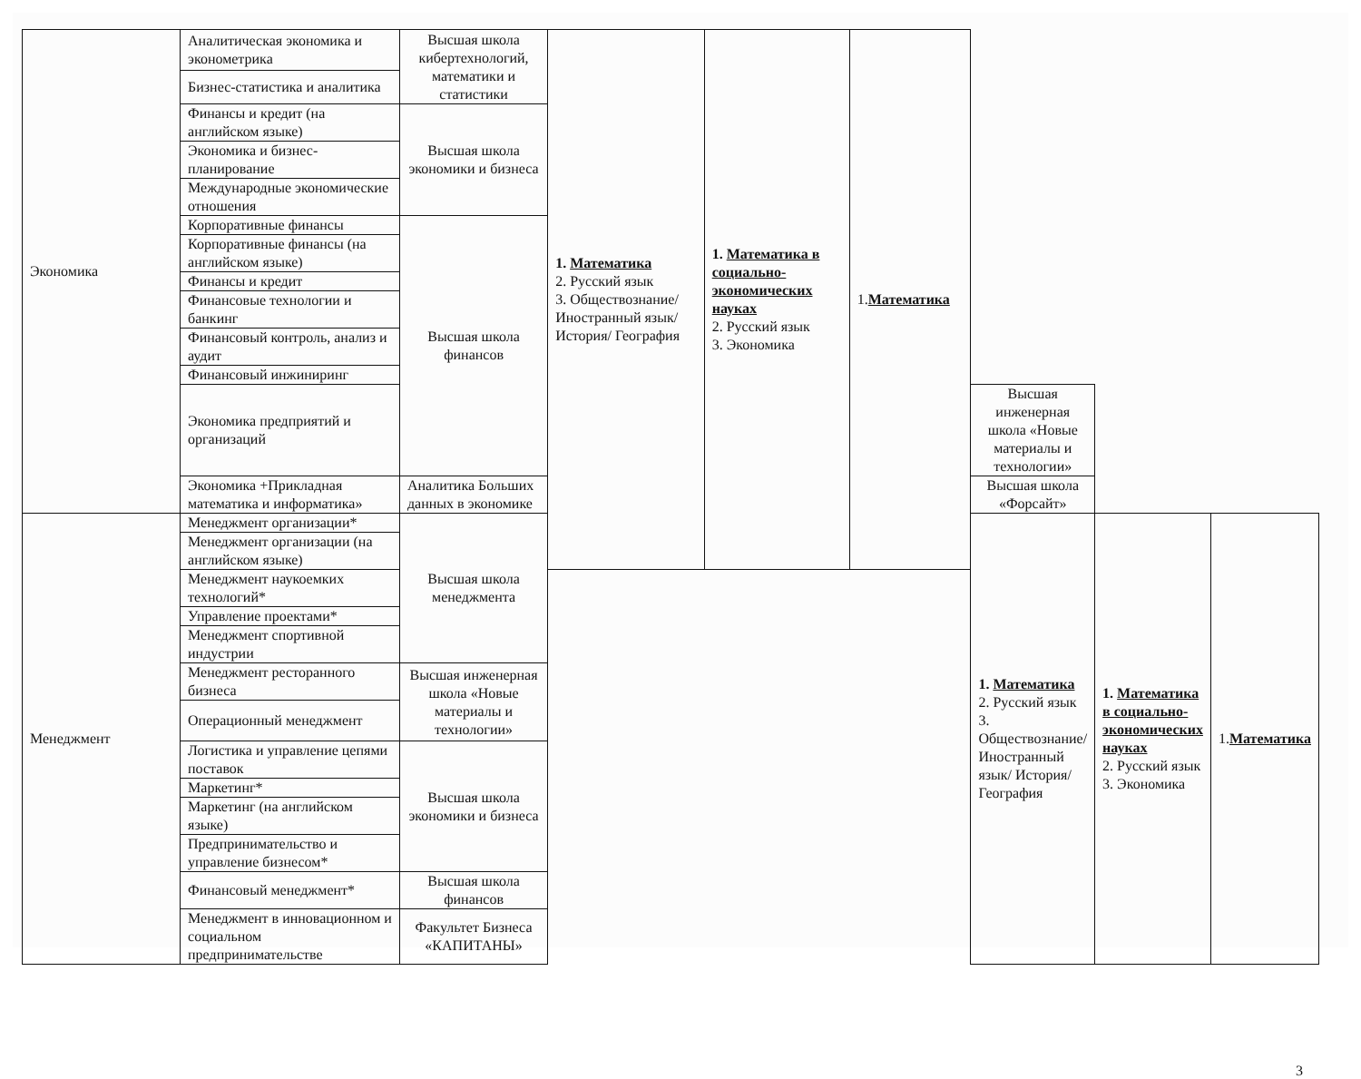| Экономика | Аналитическая экономика и эконометрика | Высшая школа кибертехнологий, математики и статистики | 1. Математика 2. Русский язык 3. Обществознание/ Иностранный язык/ История/ География | 1. Математика в социально-экономических науках 2. Русский язык 3. Экономика | 1. Математика | | | |
| | Бизнес-статистика и аналитика | | | | | | | |
| | Финансы и кредит (на английском языке) | Высшая школа экономики и бизнеса | | | | | | |
| | Экономика и бизнес-планирование | | | | | | | |
| | Международные экономические отношения | | | | | | | |
| | Корпоративные финансы | Высшая школа финансов | | | | | | |
| | Корпоративные финансы (на английском языке) | | | | | | | |
| | Финансы и кредит | | | | | | | |
| | Финансовые технологии и банкинг | | | | | | | |
| | Финансовый контроль, анализ и аудит | | | | | | | |
| | Финансовый инжиниринг | | | | | | | |
| | Экономика предприятий и организаций | | | | | Высшая инженерная школа «Новые материалы и технологии» | | |
| | Экономика +Прикладная математика и информатика» | Аналитика Больших данных в экономике | | | | Высшая школа «Форсайт» | | |
| Менеджмент | Менеджмент организации* | Высшая школа менеджмента | | | | 1. Математика 2. Русский язык 3. Обществознание/ Иностранный язык/ История/ География | 1. Математика в социально-экономических науках 2. Русский язык 3. Экономика | 1. Математика |
| | Менеджмент организации (на английском языке) | | | | | | | |
| | Менеджмент наукоемких технологий* | | | | | | | |
| | Управление проектами* | | | | | | | |
| | Менеджмент спортивной индустрии | | | | | | | |
| | Менеджмент ресторанного бизнеса | Высшая инженерная школа «Новые материалы и технологии» | | | | | | |
| | Операционный менеджмент | | | | | | | |
| | Логистика и управление цепями поставок | Высшая школа экономики и бизнеса | | | | | | |
| | Маркетинг* | | | | | | | |
| | Маркетинг (на английском языке) | | | | | | | |
| | Предпринимательство и управление бизнесом* | | | | | | | |
| | Финансовый менеджмент* | Высшая школа финансов | | | | | | |
| | Менеджмент в инновационном и социальном предпринимательстве | Факультет Бизнеса «КАПИТАНЫ» | | | | | | |
3